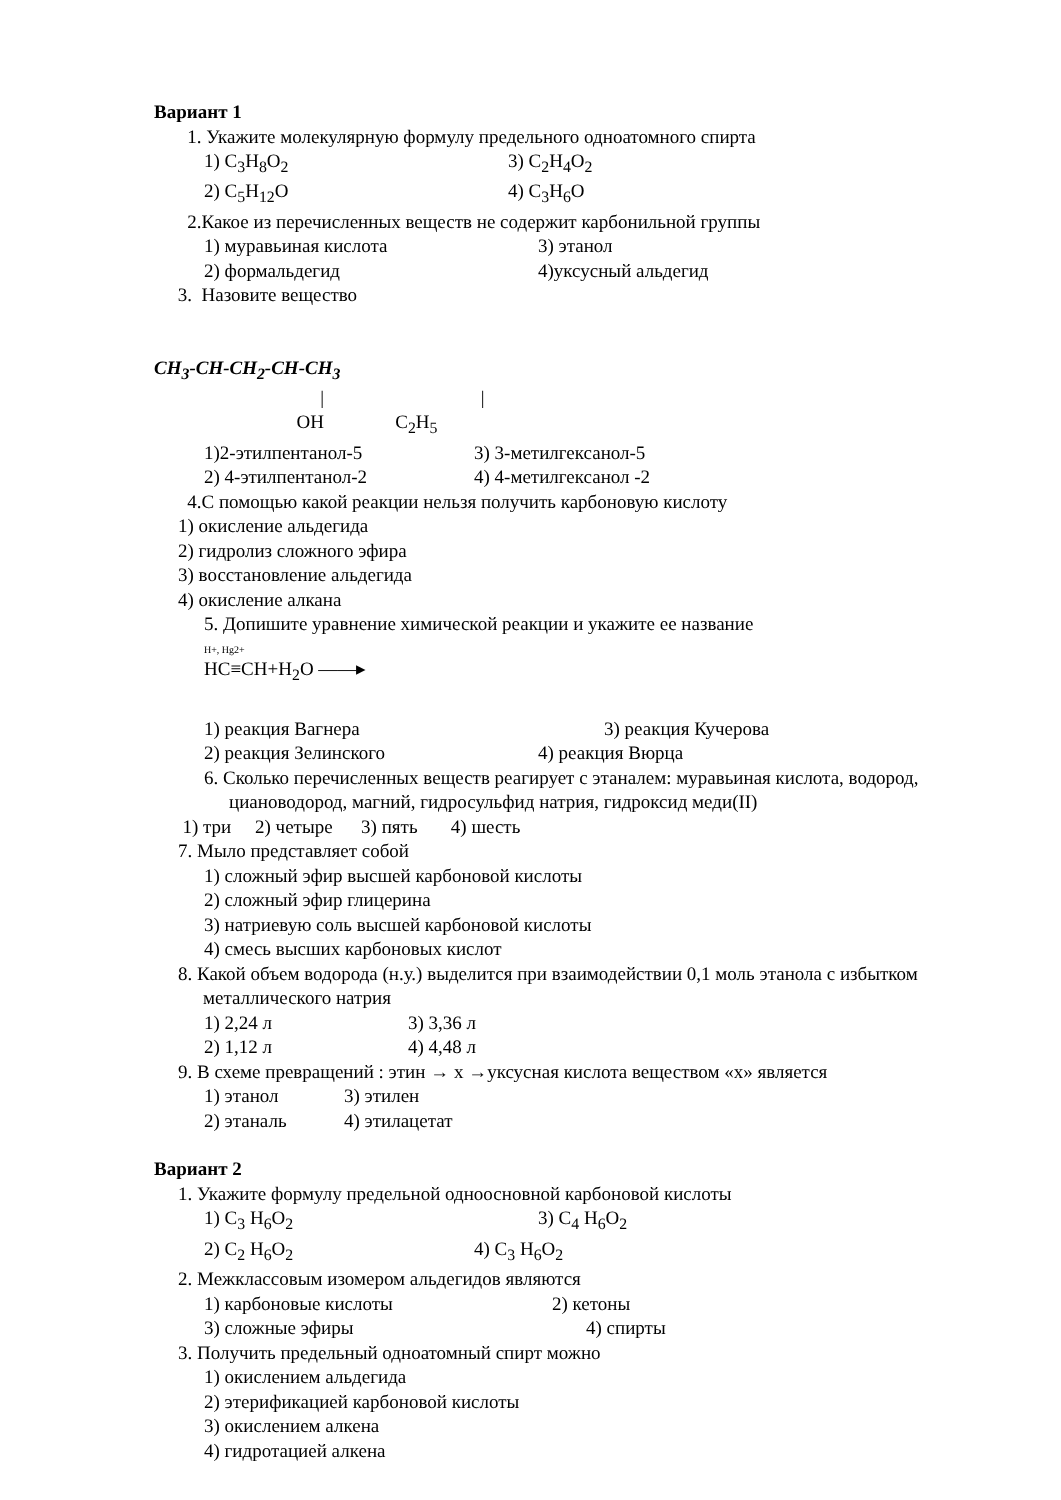Вариант 1
1. Укажите молекулярную формулу предельного одноатомного спирта
1) C<sub>3</sub>H<sub>8</sub>O<sub>2</sub> 3) C<sub>2</sub>H<sub>4</sub>O<sub>2</sub>
2) C<sub>5</sub>H<sub>12</sub>O 4) C<sub>3</sub>H<sub>6</sub>O
2.Какое из перечисленных веществ не содержит карбонильной группы
1) муравьиная кислота 3) этанол
2) формальдегид 4)уксусный альдегид
3. Назовите вещество
CH<sub>3</sub>-CH-CH<sub>2</sub>-CH-CH<sub>3</sub>
| |
OH C<sub>2</sub>H<sub>5</sub>
1)2-этилпентанол-5 3) 3-метилгексанол-5
2) 4-этилпентанол-2 4) 4-метилгексанол -2
4.С помощью какой реакции нельзя получить карбоновую кислоту
1) окисление альдегида
2) гидролиз сложного эфира
3) восстановление альдегида
4) окисление алкана
5. Допишите уравнение химической реакции и укажите ее название
H+, Hg2+
HC≡CH+H<sub>2</sub>O ——▸
1) реакция Вагнера 3) реакция Кучерова
2) реакция Зелинского 4) реакция Вюрца
6. Сколько перечисленных веществ реагирует с этаналем: муравьиная кислота, водород, циановодород, магний, гидросульфид натрия, гидроксид меди(II)
1) три 2) четыре 3) пять 4) шесть
7. Мыло представляет собой
1) сложный эфир высшей карбоновой кислоты
2) сложный эфир глицерина
3) натриевую соль высшей карбоновой кислоты
4) смесь высших карбоновых кислот
8. Какой объем водорода (н.у.) выделится при взаимодействии 0,1 моль этанола с избытком металлического натрия
1) 2,24 л 3) 3,36 л
2) 1,12 л 4) 4,48 л
9. В схеме превращений : этин → х →уксусная кислота веществом «х» является
1) этанол 3) этилен
2) этаналь 4) этилацетат
Вариант 2
1. Укажите формулу предельной одноосновной карбоновой кислоты
1) C<sub>3</sub> H<sub>6</sub>O<sub>2</sub> 3) C<sub>4</sub> H<sub>6</sub>O<sub>2</sub>
2) C<sub>2</sub> H<sub>6</sub>O<sub>2</sub> 4) C<sub>3</sub> H<sub>6</sub>O<sub>2</sub>
2. Межклассовым изомером альдегидов являются
1) карбоновые кислоты 2) кетоны
3) сложные эфиры 4) спирты
3. Получить предельный одноатомный спирт можно
1) окислением альдегида
2) этерификацией карбоновой кислоты
3) окислением алкена
4) гидротацией алкена